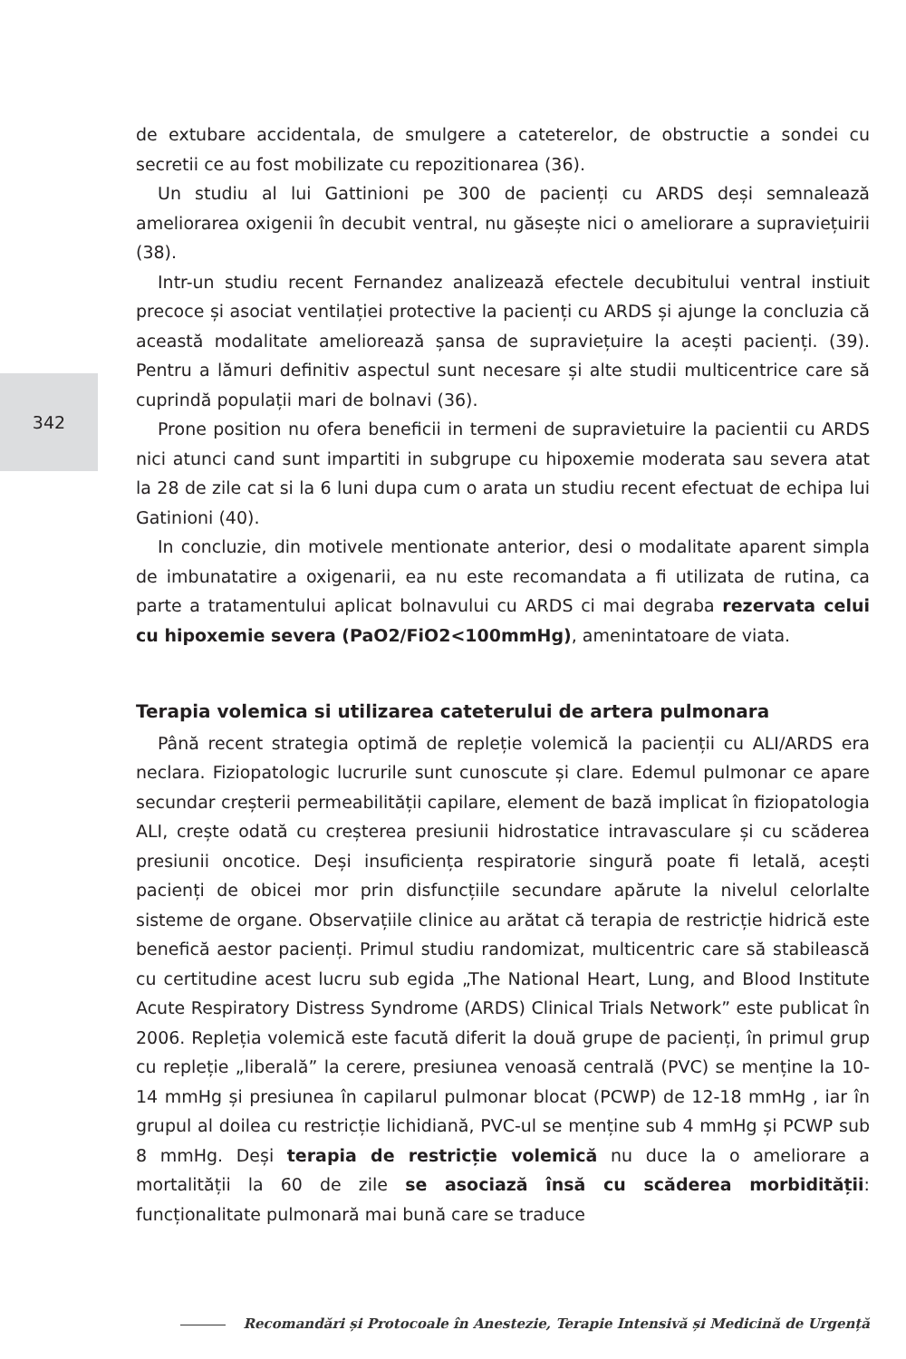342
de extubare accidentala, de smulgere a cateterelor, de obstructie a sondei cu secretii ce au fost mobilizate cu repozitionarea (36).
Un studiu al lui Gattinioni pe 300 de pacienți cu ARDS deși semnalează ameliorarea oxigenii în decubit ventral, nu găsește nici o ameliorare a supraviețuirii (38).
Intr-un studiu recent Fernandez analizează efectele decubitului ventral instiuit precoce și asociat ventilației protective la pacienți cu ARDS și ajunge la concluzia că această modalitate ameliorează șansa de supraviețuire la acești pacienți. (39). Pentru a lămuri definitiv aspectul sunt necesare și alte studii multicentrice care să cuprindă populații mari de bolnavi (36).
Prone position nu ofera beneficii in termeni de supravietuire la pacientii cu ARDS nici atunci cand sunt impartiti in subgrupe cu hipoxemie moderata sau severa atat la 28 de zile cat si la 6 luni dupa cum o arata un studiu recent efectuat de echipa lui Gatinioni (40).
In concluzie, din motivele mentionate anterior, desi o modalitate aparent simpla de imbunatatire a oxigenarii, ea nu este recomandata a fi utilizata de rutina, ca parte a tratamentului aplicat bolnavului cu ARDS ci mai degraba rezervata celui cu hipoxemie severa (PaO2/FiO2<100mmHg), amenintatoare de viata.
Terapia volemica si utilizarea cateterului de artera pulmonara
Până recent strategia optimă de repleție volemică la pacienții cu ALI/ARDS era neclara. Fiziopatologic lucrurile sunt cunoscute și clare. Edemul pulmonar ce apare secundar creșterii permeabilității capilare, element de bază implicat în fiziopatologia ALI, crește odată cu creșterea presiunii hidrostatice intravasculare și cu scăderea presiunii oncotice. Deși insuficiența respiratorie singură poate fi letală, acești pacienți de obicei mor prin disfuncțiile secundare apărute la nivelul celorlalte sisteme de organe. Observațiile clinice au arătat că terapia de restricție hidrică este benefică aestor pacienți. Primul studiu randomizat, multicentric care să stabilească cu certitudine acest lucru sub egida „The National Heart, Lung, and Blood Institute Acute Respiratory Distress Syndrome (ARDS) Clinical Trials Network” este publicat în 2006. Repleția volemică este facută diferit la două grupe de pacienți, în primul grup cu repleție „liberală” la cerere, presiunea venoasă centrală (PVC) se menține la 10-14 mmHg și presiunea în capilarul pulmonar blocat (PCWP) de 12-18 mmHg , iar în grupul al doilea cu restricție lichidiană, PVC-ul se menține sub 4 mmHg și PCWP sub 8 mmHg. Deși terapia de restricție volemică nu duce la o ameliorare a mortalității la 60 de zile se asociază însă cu scăderea morbidității: funcționalitate pulmonară mai bună care se traduce
Recomandări și Protocoale în Anestezie, Terapie Intensivă și Medicină de Urgență